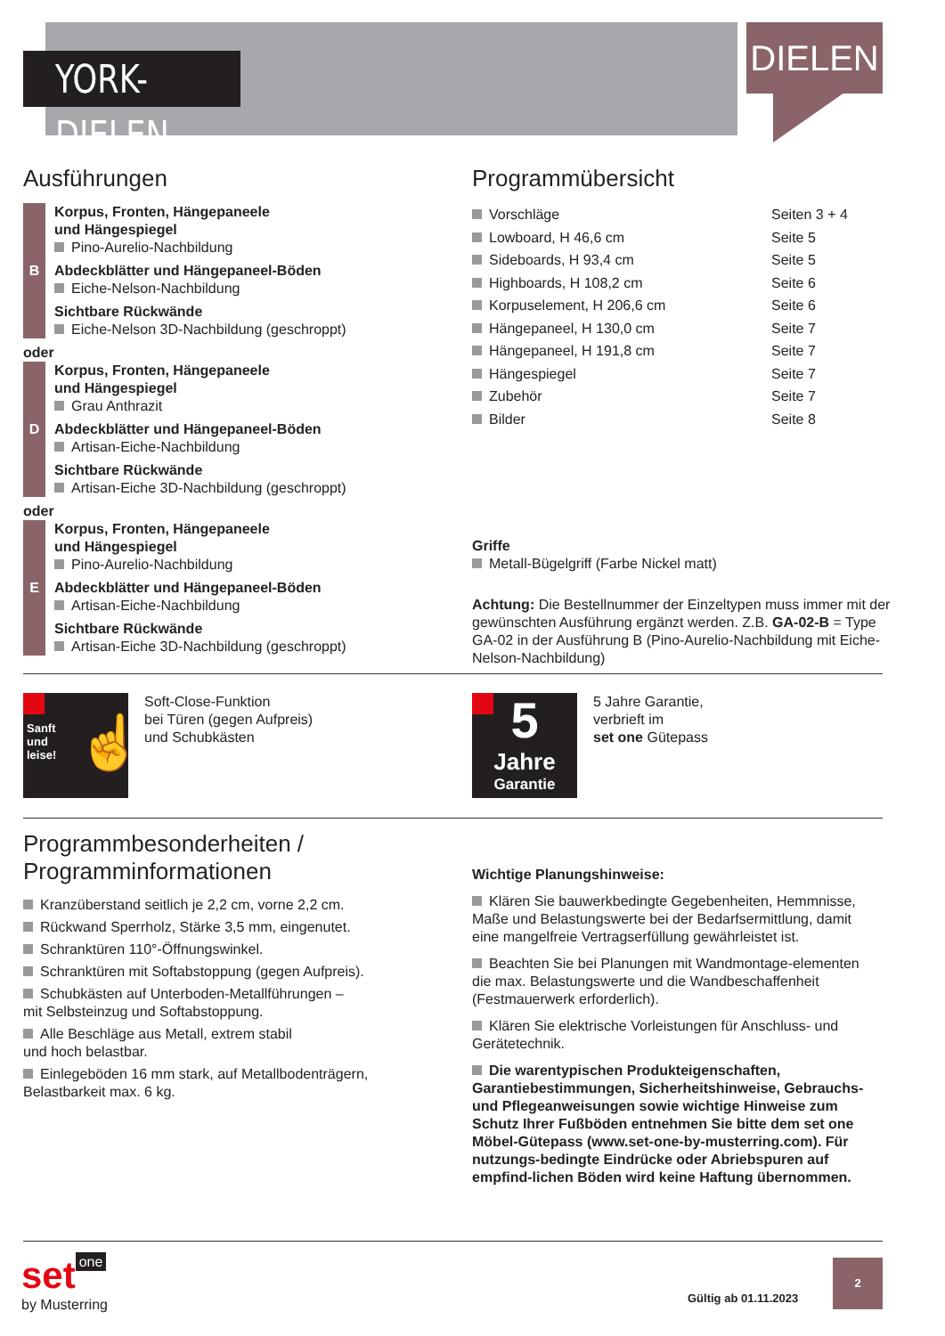YORK-DIELEN
DIELEN
Ausführungen
B
Korpus, Fronten, Hängepaneele
und Hängespiegel
Pino-Aurelio-Nachbildung
Abdeckblätter und Hängepaneel-Böden
Eiche-Nelson-Nachbildung
Sichtbare Rückwände
Eiche-Nelson 3D-Nachbildung (geschroppt)
oder
D
Korpus, Fronten, Hängepaneele
und Hängespiegel
Grau Anthrazit
Abdeckblätter und Hängepaneel-Böden
Artisan-Eiche-Nachbildung
Sichtbare Rückwände
Artisan-Eiche 3D-Nachbildung (geschroppt)
oder
E
Korpus, Fronten, Hängepaneele
und Hängespiegel
Pino-Aurelio-Nachbildung
Abdeckblätter und Hängepaneel-Böden
Artisan-Eiche-Nachbildung
Sichtbare Rückwände
Artisan-Eiche 3D-Nachbildung (geschroppt)
Programmübersicht
Vorschläge Seiten 3 + 4
Lowboard, H 46,6 cm Seite 5
Sideboards, H 93,4 cm Seite 5
Highboards, H 108,2 cm Seite 6
Korpuselement, H 206,6 cm Seite 6
Hängepaneel, H 130,0 cm Seite 7
Hängepaneel, H 191,8 cm Seite 7
Hängespiegel Seite 7
Zubehör Seite 7
Bilder Seite 8
Griffe
Metall-Bügelgriff (Farbe Nickel matt)
Achtung: Die Bestellnummer der Einzeltypen muss immer mit der gewünschten Ausführung ergänzt werden. Z.B. GA-02-B = Type GA-02 in der Ausführung B (Pino-Aurelio-Nachbildung mit Eiche-Nelson-Nachbildung)
Sanft
und
leise!
☝
Soft-Close-Funktion
bei Türen (gegen Aufpreis)
und Schubkästen
5
Jahre
Garantie
5 Jahre Garantie,
verbrieft im
set one Gütepass
Programmbesonderheiten / Programminformationen
Kranzüberstand seitlich je 2,2 cm, vorne 2,2 cm.
Rückwand Sperrholz, Stärke 3,5 mm, eingenutet.
Schranktüren 110°-Öffnungswinkel.
Schranktüren mit Softabstoppung (gegen Aufpreis).
Schubkästen auf Unterboden-Metallführungen –
mit Selbsteinzug und Softabstoppung.
Alle Beschläge aus Metall, extrem stabil
und hoch belastbar.
Einlegeböden 16 mm stark, auf Metallbodenträgern,
Belastbarkeit max. 6 kg.
Wichtige Planungshinweise:
Klären Sie bauwerkbedingte Gegebenheiten, Hemmnisse, Maße und Belastungswerte bei der Bedarfsermittlung, damit eine mangelfreie Vertragserfüllung gewährleistet ist.
Beachten Sie bei Planungen mit Wandmontage-elementen die max. Belastungswerte und die Wandbeschaffenheit (Festmauerwerk erforderlich).
Klären Sie elektrische Vorleistungen für Anschluss- und Gerätetechnik.
Die warentypischen Produkteigenschaften, Garantiebestimmungen, Sicherheitshinweise, Gebrauchs- und Pflegeanweisungen sowie wichtige Hinweise zum Schutz Ihrer Fußböden entnehmen Sie bitte dem set one Möbel-Gütepass (www.set-one-by-musterring.com). Für nutzungs-bedingte Eindrücke oder Abriebspuren auf empfind-lichen Böden wird keine Haftung übernommen.
set one
by Musterring
Gültig ab 01.11.2023
2